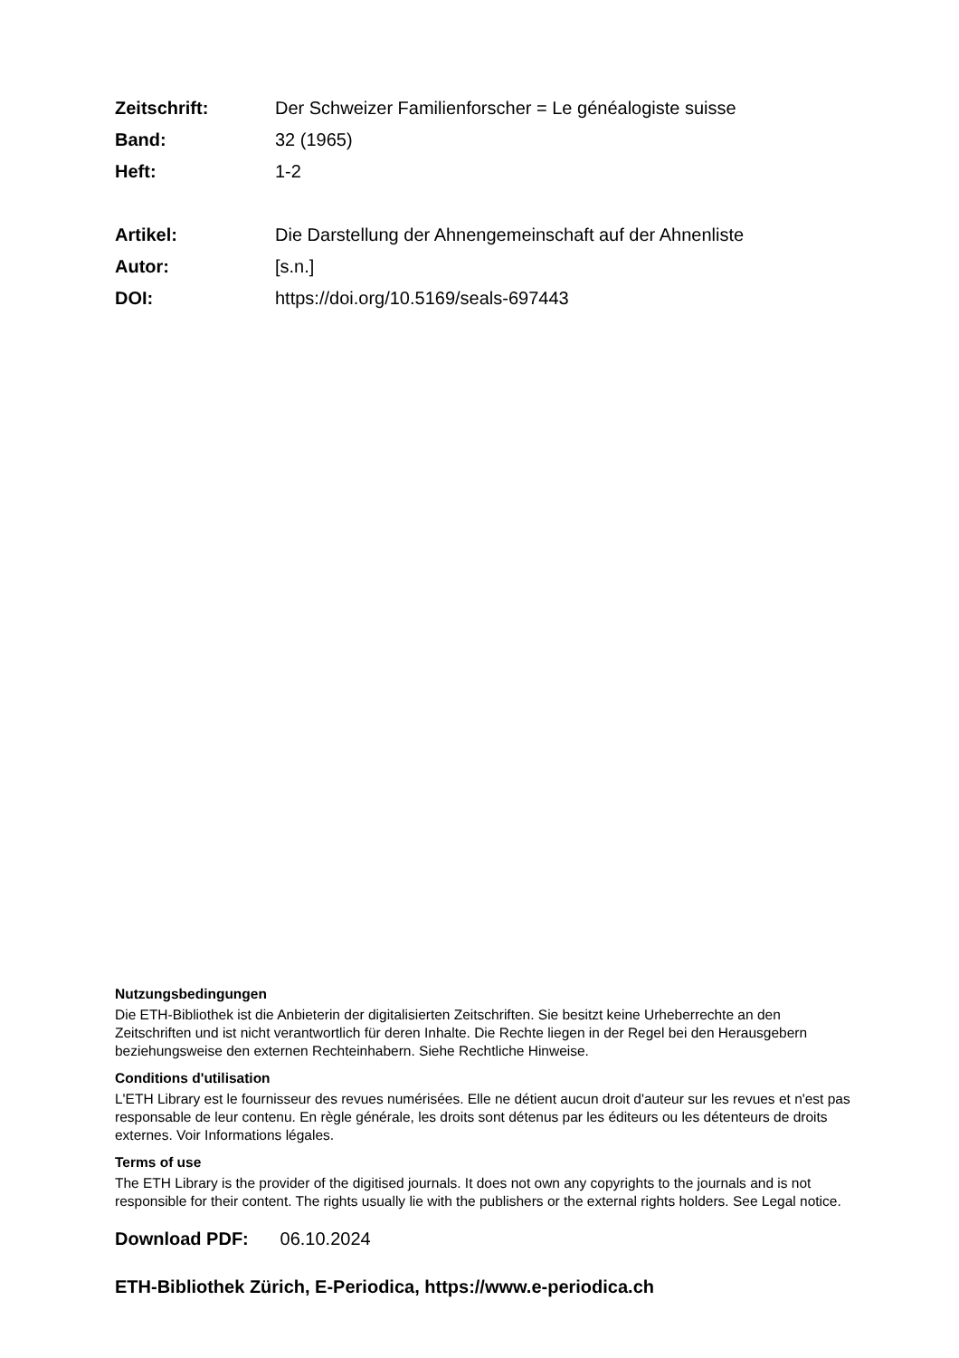| Zeitschrift: | Der Schweizer Familienforscher = Le généalogiste suisse |
| Band: | 32 (1965) |
| Heft: | 1-2 |
| Artikel: | Die Darstellung der Ahnengemeinschaft auf der Ahnenliste |
| Autor: | [s.n.] |
| DOI: | https://doi.org/10.5169/seals-697443 |
Nutzungsbedingungen
Die ETH-Bibliothek ist die Anbieterin der digitalisierten Zeitschriften. Sie besitzt keine Urheberrechte an den Zeitschriften und ist nicht verantwortlich für deren Inhalte. Die Rechte liegen in der Regel bei den Herausgebern beziehungsweise den externen Rechteinhabern. Siehe Rechtliche Hinweise.
Conditions d'utilisation
L'ETH Library est le fournisseur des revues numérisées. Elle ne détient aucun droit d'auteur sur les revues et n'est pas responsable de leur contenu. En règle générale, les droits sont détenus par les éditeurs ou les détenteurs de droits externes. Voir Informations légales.
Terms of use
The ETH Library is the provider of the digitised journals. It does not own any copyrights to the journals and is not responsible for their content. The rights usually lie with the publishers or the external rights holders. See Legal notice.
Download PDF: 06.10.2024
ETH-Bibliothek Zürich, E-Periodica, https://www.e-periodica.ch